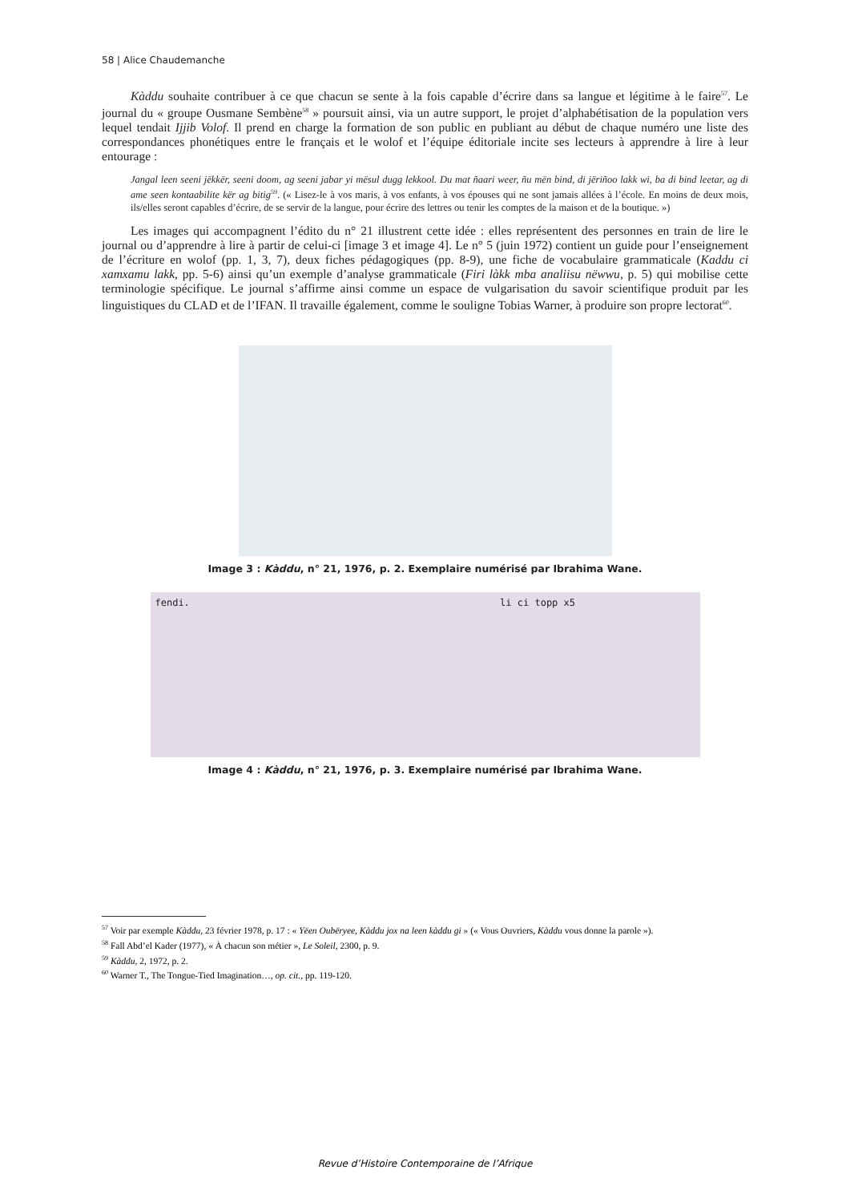58 | Alice Chaudemanche
Kàddu souhaite contribuer à ce que chacun se sente à la fois capable d’écrire dans sa langue et légitime à le faire<sup>57</sup>. Le journal du « groupe Ousmane Sembène<sup>58</sup> » poursuit ainsi, via un autre support, le projet d’alphabétisation de la population vers lequel tendait Ijjib Volof. Il prend en charge la formation de son public en publiant au début de chaque numéro une liste des correspondances phonétiques entre le français et le wolof et l’équipe éditoriale incite ses lecteurs à apprendre à lire à leur entourage :
Jangal leen seeni jëkkër, seeni doom, ag seeni jabar yi mësul dugg lekkool. Du mat ñaari weer, ñu mën bind, di jëriñoo lakk wi, ba di bind leetar, ag di ame seen kontaabilite kër ag bitig<sup>59</sup>. (« Lisez-le à vos maris, à vos enfants, à vos épouses qui ne sont jamais allées à l’école. En moins de deux mois, ils/elles seront capables d’écrire, de se servir de la langue, pour écrire des lettres ou tenir les comptes de la maison et de la boutique. »)
Les images qui accompagnent l’édito du n° 21 illustrent cette idée : elles représentent des personnes en train de lire le journal ou d’apprendre à lire à partir de celui-ci [image 3 et image 4]. Le n° 5 (juin 1972) contient un guide pour l’enseignement de l’écriture en wolof (pp. 1, 3, 7), deux fiches pédagogiques (pp. 8-9), une fiche de vocabulaire grammaticale (Kaddu ci xamxamu lakk, pp. 5-6) ainsi qu’un exemple d’analyse grammaticale (Firi làkk mba analiisu nëwwu, p. 5) qui mobilise cette terminologie spécifique. Le journal s’affirme ainsi comme un espace de vulgarisation du savoir scientifique produit par les linguistiques du CLAD et de l’IFAN. Il travaille également, comme le souligne Tobias Warner, à produire son propre lectorat<sup>60</sup>.
Image 3 : Kàddu, n° 21, 1976, p. 2. Exemplaire numérisé par Ibrahima Wane.
fendi. li ci topp x5
Image 4 : Kàddu, n° 21, 1976, p. 3. Exemplaire numérisé par Ibrahima Wane.
<sup>57</sup> Voir par exemple Kàddu, 23 février 1978, p. 17 : « Yëen Oubëryee, Kàddu jox na leen kàddu gi » (« Vous Ouvriers, Kàddu vous donne la parole »).
<sup>58</sup> Fall Abd’el Kader (1977), « À chacun son métier », Le Soleil, 2300, p. 9.
<sup>59</sup> Kàddu, 2, 1972, p. 2.
<sup>60</sup> Warner T., The Tongue-Tied Imagination…, op. cit., pp. 119-120.
Revue d’Histoire Contemporaine de l’Afrique